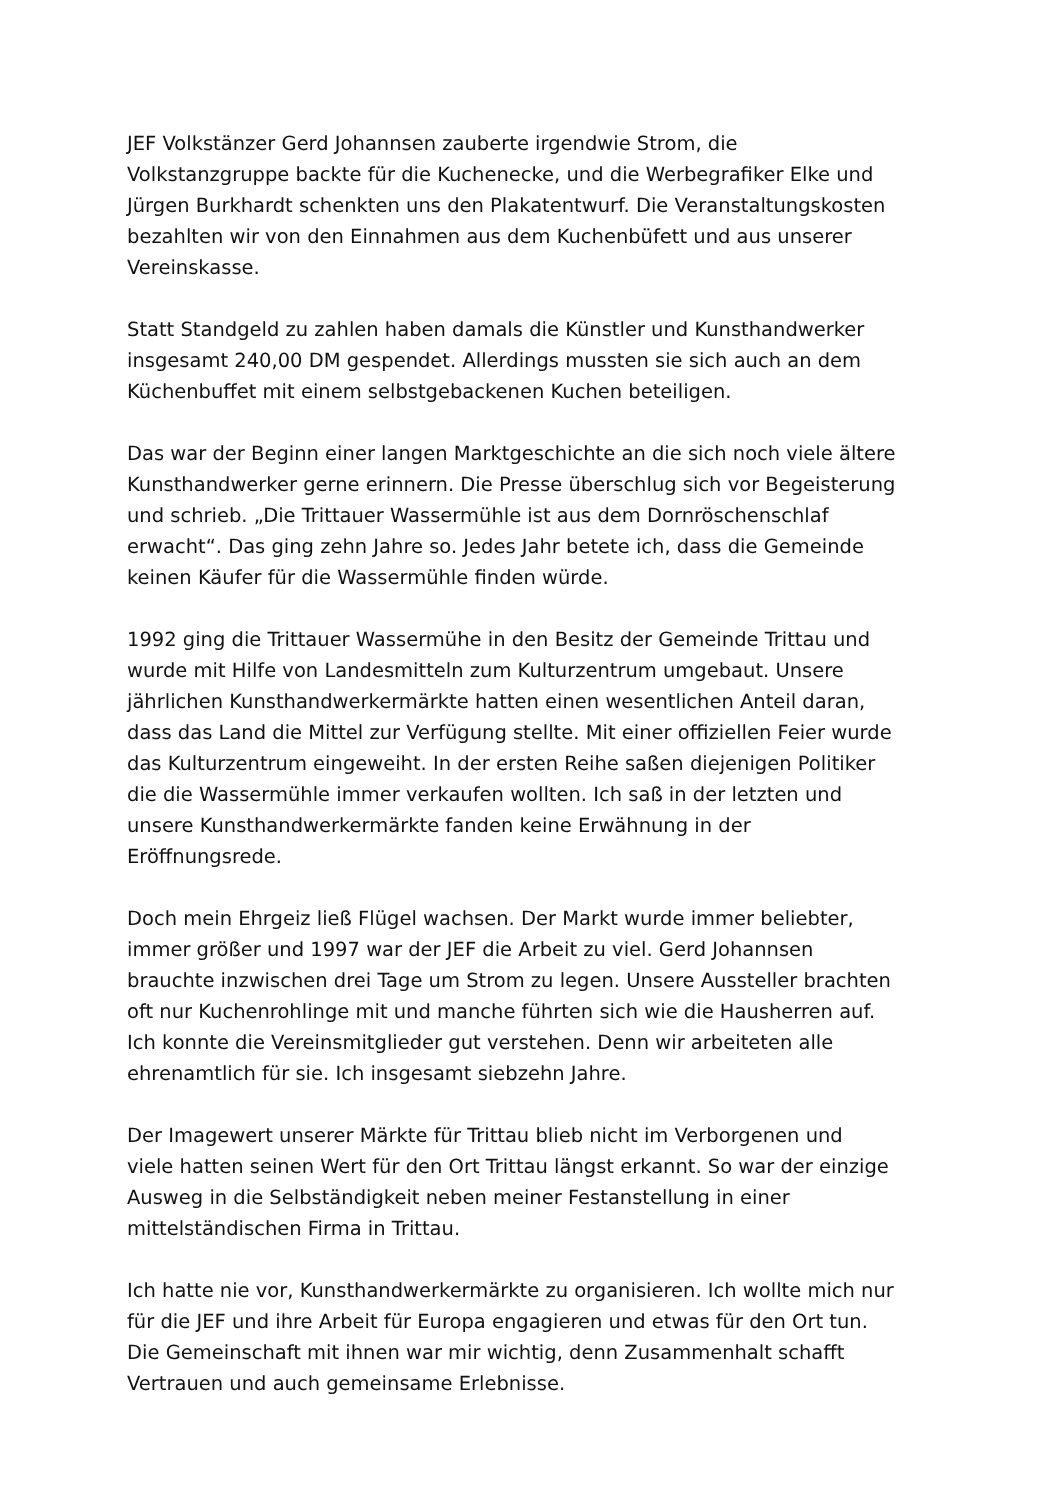JEF Volkstänzer Gerd Johannsen zauberte irgendwie Strom, die Volkstanzgruppe backte für die Kuchenecke, und die Werbegrafiker Elke und Jürgen Burkhardt schenkten uns den Plakatentwurf. Die Veranstaltungskosten bezahlten wir von den Einnahmen aus dem Kuchenbüfett und aus unserer Vereinskasse.
Statt Standgeld zu zahlen haben damals die Künstler und Kunsthandwerker insgesamt 240,00 DM gespendet. Allerdings mussten sie sich auch an dem Küchenbuffet mit einem selbstgebackenen Kuchen beteiligen.
Das war der Beginn einer langen Marktgeschichte an die sich noch viele ältere Kunsthandwerker gerne erinnern. Die Presse überschlug sich vor Begeisterung und schrieb. „Die Trittauer Wassermühle ist aus dem Dornröschenschlaf erwacht“. Das ging zehn Jahre so. Jedes Jahr betete ich, dass die Gemeinde keinen Käufer für die Wassermühle finden würde.
1992 ging die Trittauer Wassermühe in den Besitz der Gemeinde Trittau und wurde mit Hilfe von Landesmitteln zum Kulturzentrum umgebaut. Unsere jährlichen Kunsthandwerkermärkte hatten einen wesentlichen Anteil daran, dass das Land die Mittel zur Verfügung stellte. Mit einer offiziellen Feier wurde das Kulturzentrum eingeweiht. In der ersten Reihe saßen diejenigen Politiker die die Wassermühle immer verkaufen wollten. Ich saß in der letzten und unsere Kunsthandwerkermärkte fanden keine Erwähnung in der Eröffnungsrede.
Doch mein Ehrgeiz ließ Flügel wachsen. Der Markt wurde immer beliebter, immer größer und 1997 war der JEF die Arbeit zu viel. Gerd Johannsen brauchte inzwischen drei Tage um Strom zu legen. Unsere Aussteller brachten oft nur Kuchenrohlinge mit und manche führten sich wie die Hausherren auf. Ich konnte die Vereinsmitglieder gut verstehen. Denn wir arbeiteten alle ehrenamtlich für sie. Ich insgesamt siebzehn Jahre.
Der Imagewert unserer Märkte für Trittau blieb nicht im Verborgenen und viele hatten seinen Wert für den Ort Trittau längst erkannt. So war der einzige Ausweg in die Selbständigkeit neben meiner Festanstellung in einer mittelständischen Firma in Trittau.
Ich hatte nie vor, Kunsthandwerkermärkte zu organisieren. Ich wollte mich nur für die JEF und ihre Arbeit für Europa engagieren und etwas für den Ort tun. Die Gemeinschaft mit ihnen war mir wichtig, denn Zusammenhalt schafft Vertrauen und auch gemeinsame Erlebnisse.